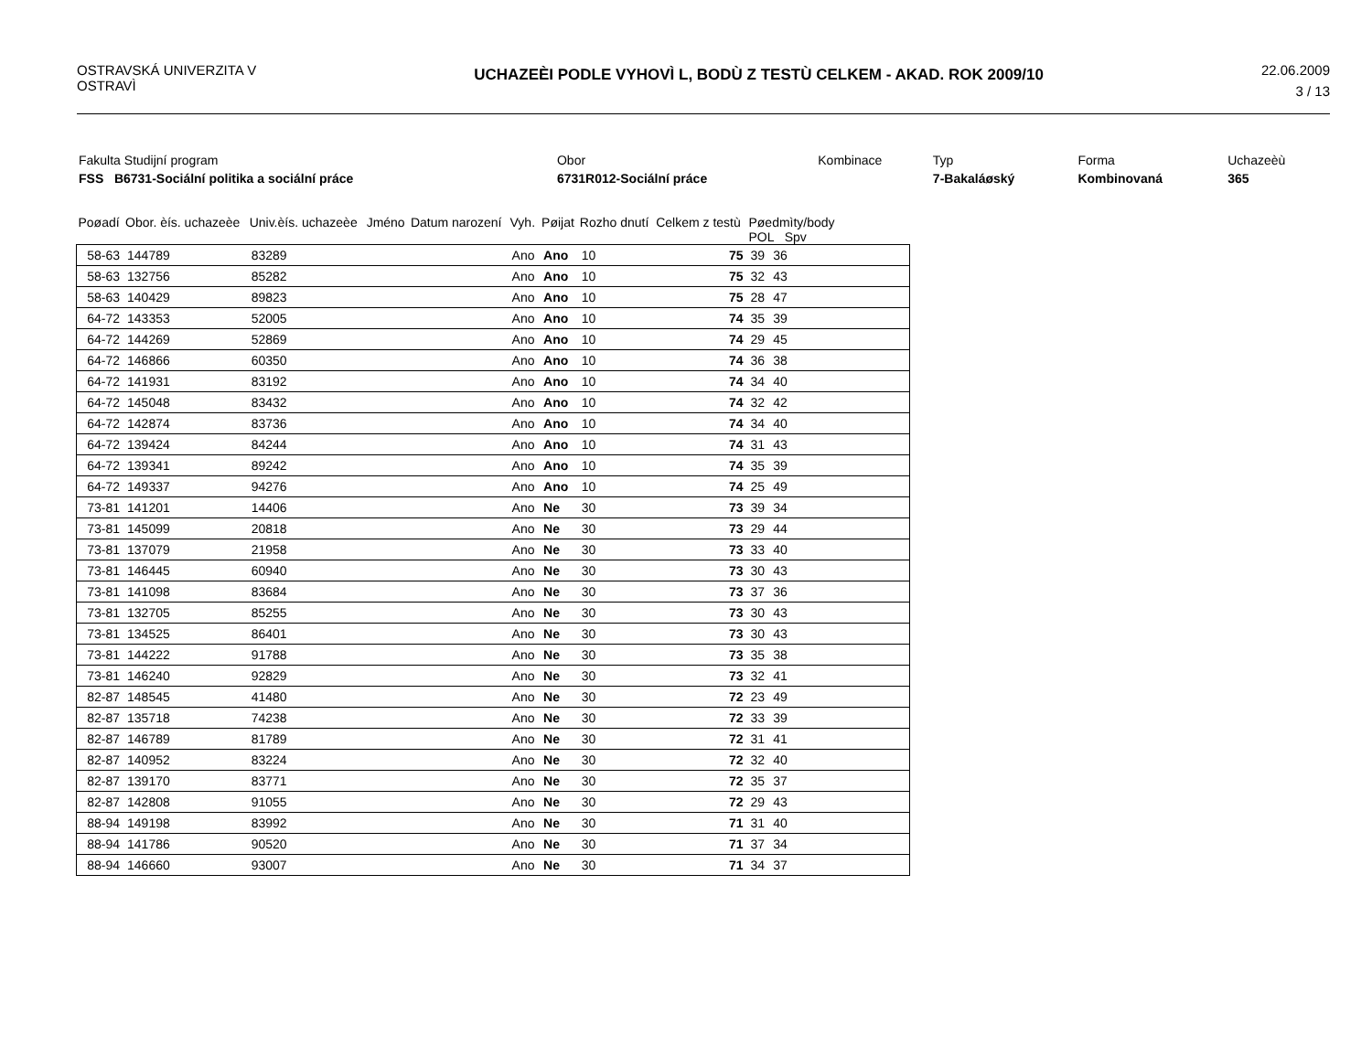OSTRAVSKÁ UNIVERZITA V
OSTRAVÌ
UCHAZEÈI PODLE VYHOVÌ L, BODÙ Z TESTÙ CELKEM - AKAD. ROK 2009/10
22.06.2009
3 / 13
| Fakulta Studijní program | | Obor | Kombinace | Typ | Forma | Uchazeèù |
| FSS B6731-Sociální politika a sociální práce | | 6731R012-Sociální práce | | 7-Bakaláøský | Kombinovaná | 365 |
| Poøadí | Obor. èís. uchazeèe | Univ.èís. uchazeèe | Jméno | Datum narození | Vyh. | Pøijat | Rozho dnutí | Celkem z testù | Pøedmìty/body POL Spv | | |
| --- | --- | --- | --- | --- | --- | --- | --- | --- | --- | --- | --- |
| 58-63 | 144789 | 83289 | | | Ano | Ano | 10 | 75 | 39 | 36 | |
| 58-63 | 132756 | 85282 | | | Ano | Ano | 10 | 75 | 32 | 43 | |
| 58-63 | 140429 | 89823 | | | Ano | Ano | 10 | 75 | 28 | 47 | |
| 64-72 | 143353 | 52005 | | | Ano | Ano | 10 | 74 | 35 | 39 | |
| 64-72 | 144269 | 52869 | | | Ano | Ano | 10 | 74 | 29 | 45 | |
| 64-72 | 146866 | 60350 | | | Ano | Ano | 10 | 74 | 36 | 38 | |
| 64-72 | 141931 | 83192 | | | Ano | Ano | 10 | 74 | 34 | 40 | |
| 64-72 | 145048 | 83432 | | | Ano | Ano | 10 | 74 | 32 | 42 | |
| 64-72 | 142874 | 83736 | | | Ano | Ano | 10 | 74 | 34 | 40 | |
| 64-72 | 139424 | 84244 | | | Ano | Ano | 10 | 74 | 31 | 43 | |
| 64-72 | 139341 | 89242 | | | Ano | Ano | 10 | 74 | 35 | 39 | |
| 64-72 | 149337 | 94276 | | | Ano | Ano | 10 | 74 | 25 | 49 | |
| 73-81 | 141201 | 14406 | | | Ano | Ne | 30 | 73 | 39 | 34 | |
| 73-81 | 145099 | 20818 | | | Ano | Ne | 30 | 73 | 29 | 44 | |
| 73-81 | 137079 | 21958 | | | Ano | Ne | 30 | 73 | 33 | 40 | |
| 73-81 | 146445 | 60940 | | | Ano | Ne | 30 | 73 | 30 | 43 | |
| 73-81 | 141098 | 83684 | | | Ano | Ne | 30 | 73 | 37 | 36 | |
| 73-81 | 132705 | 85255 | | | Ano | Ne | 30 | 73 | 30 | 43 | |
| 73-81 | 134525 | 86401 | | | Ano | Ne | 30 | 73 | 30 | 43 | |
| 73-81 | 144222 | 91788 | | | Ano | Ne | 30 | 73 | 35 | 38 | |
| 73-81 | 146240 | 92829 | | | Ano | Ne | 30 | 73 | 32 | 41 | |
| 82-87 | 148545 | 41480 | | | Ano | Ne | 30 | 72 | 23 | 49 | |
| 82-87 | 135718 | 74238 | | | Ano | Ne | 30 | 72 | 33 | 39 | |
| 82-87 | 146789 | 81789 | | | Ano | Ne | 30 | 72 | 31 | 41 | |
| 82-87 | 140952 | 83224 | | | Ano | Ne | 30 | 72 | 32 | 40 | |
| 82-87 | 139170 | 83771 | | | Ano | Ne | 30 | 72 | 35 | 37 | |
| 82-87 | 142808 | 91055 | | | Ano | Ne | 30 | 72 | 29 | 43 | |
| 88-94 | 149198 | 83992 | | | Ano | Ne | 30 | 71 | 31 | 40 | |
| 88-94 | 141786 | 90520 | | | Ano | Ne | 30 | 71 | 37 | 34 | |
| 88-94 | 146660 | 93007 | | | Ano | Ne | 30 | 71 | 34 | 37 | |